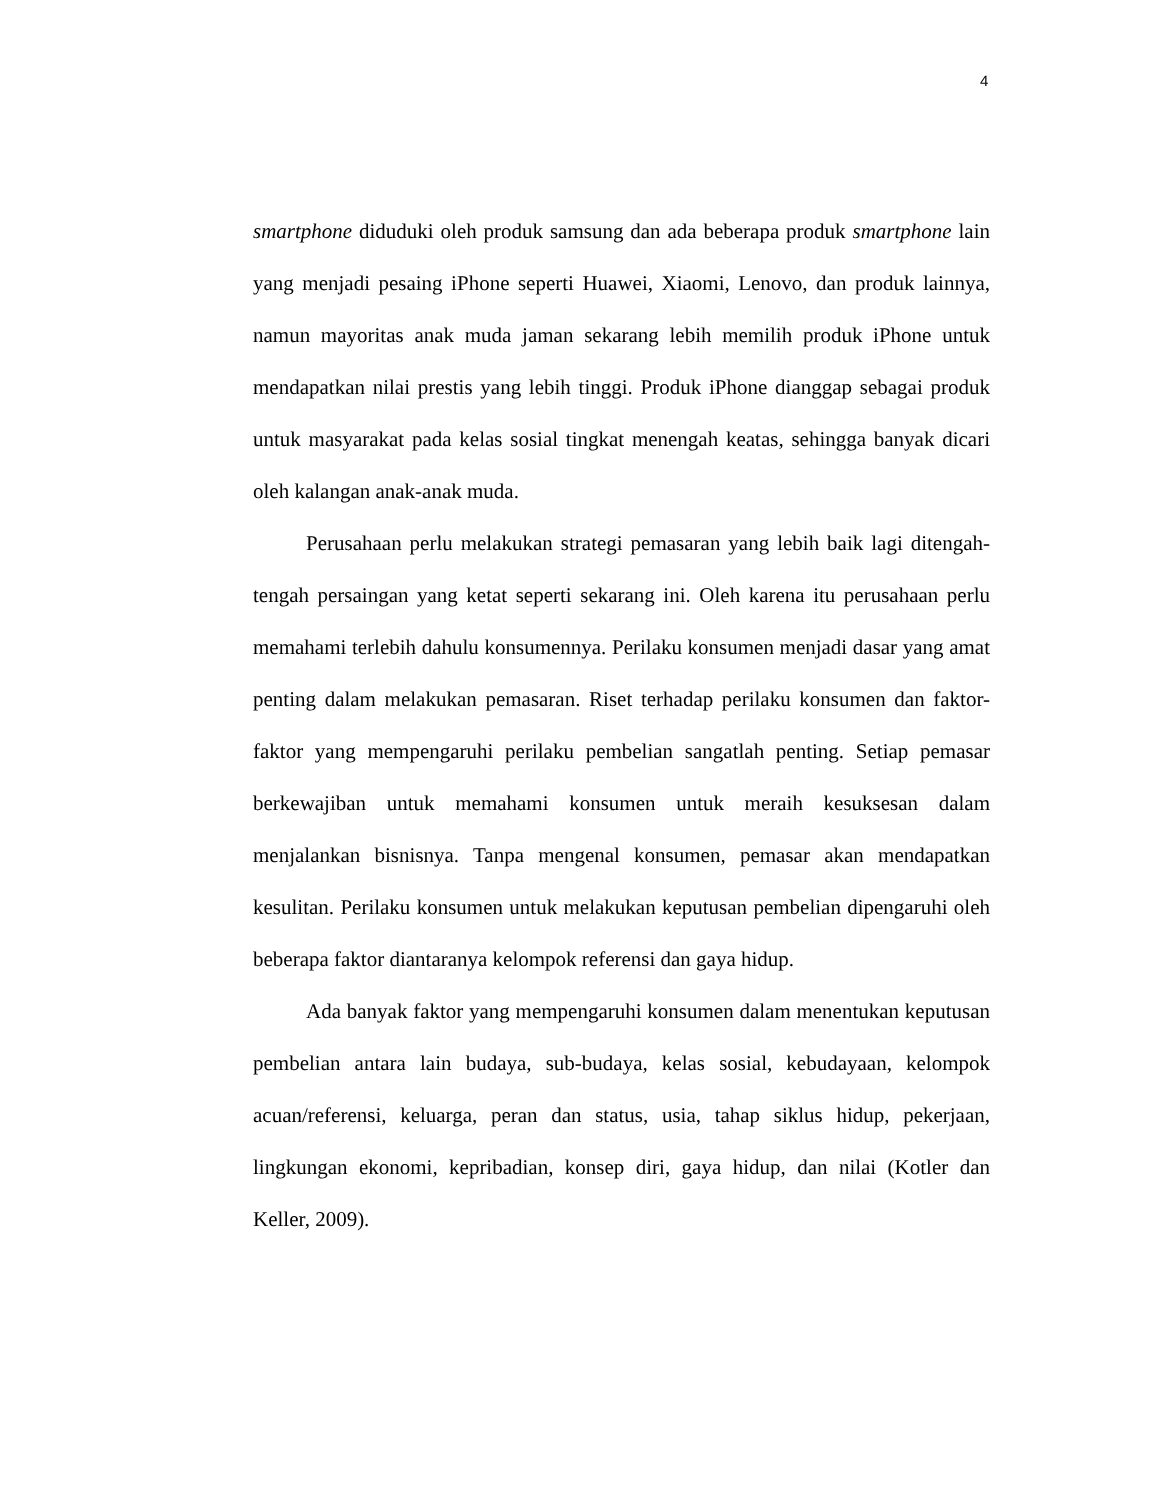4
smartphone diduduki oleh produk samsung dan ada beberapa produk smartphone lain yang menjadi pesaing iPhone seperti Huawei, Xiaomi, Lenovo, dan produk lainnya, namun mayoritas anak muda jaman sekarang lebih memilih produk iPhone untuk mendapatkan nilai prestis yang lebih tinggi. Produk iPhone dianggap sebagai produk untuk masyarakat pada kelas sosial tingkat menengah keatas, sehingga banyak dicari oleh kalangan anak-anak muda.
Perusahaan perlu melakukan strategi pemasaran yang lebih baik lagi ditengah-tengah persaingan yang ketat seperti sekarang ini. Oleh karena itu perusahaan perlu memahami terlebih dahulu konsumennya. Perilaku konsumen menjadi dasar yang amat penting dalam melakukan pemasaran. Riset terhadap perilaku konsumen dan faktor-faktor yang mempengaruhi perilaku pembelian sangatlah penting. Setiap pemasar berkewajiban untuk memahami konsumen untuk meraih kesuksesan dalam menjalankan bisnisnya. Tanpa mengenal konsumen, pemasar akan mendapatkan kesulitan. Perilaku konsumen untuk melakukan keputusan pembelian dipengaruhi oleh beberapa faktor diantaranya kelompok referensi dan gaya hidup.
Ada banyak faktor yang mempengaruhi konsumen dalam menentukan keputusan pembelian antara lain budaya, sub-budaya, kelas sosial, kebudayaan, kelompok acuan/referensi, keluarga, peran dan status, usia, tahap siklus hidup, pekerjaan, lingkungan ekonomi, kepribadian, konsep diri, gaya hidup, dan nilai (Kotler dan Keller, 2009).